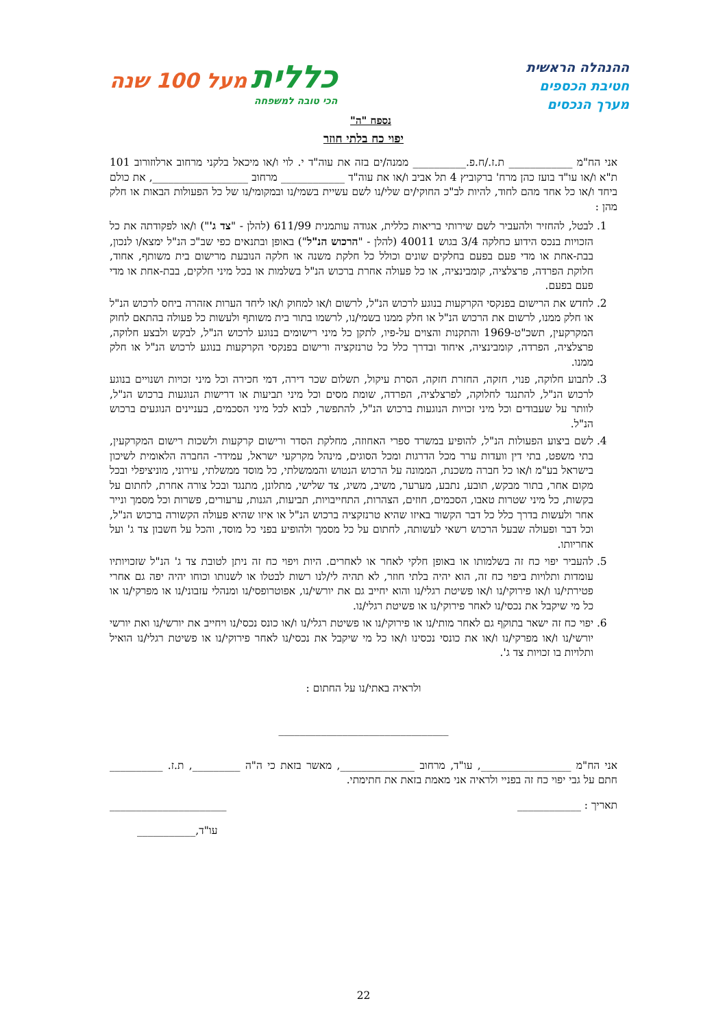ההנהלה הראשית
חטיבת הכספים
מערך הנכסים
כללית מעל 100 שנה
הכי טובה למשפחה
נספח "ה"
יפוי כח בלתי חוזר
אני הח"מ ____________ ת.ז./ח.פ.__________ ממנה/ים בזה את עוה"ד י. לוי ו/או מיכאל בלקני מרחוב ארלוזורוב 101 ת"א ו/או עו"ד בועז כהן מרח' ברקוביץ 4 תל אביב ו/או את עוה"ד ____________ מרחוב __________________, את כולם ביחד ו/או כל אחד מהם לחוד, להיות לב"כ החוקי/ים שלי/נו לשם עשיית בשמי/נו ובמקומי/נו של כל הפעולות הבאות או חלק מהן :
1. לבטל, להחזיר ולהעביר לשם שירותי בריאות כללית, אגודה עותמנית 611/99 (להלן - "צד ג'") ו/או לפקודתה את כל הזכויות בנכס הידוע כחלקה 3/4 בגוש 40011 (להלן - "הרכוש הנ"ל") באופן ובתנאים כפי שב"כ הנ"ל ימצא/ו לנכון, בבת-אחת או מדי פעם בפעם בחלקים שונים וכולל כל חלקת משנה או חלקה הנובעת מרישום בית משותף, אחוד, חלוקת הפרדה, פרצלציה, קומבינציה, או כל פעולה אחרת ברכוש הנ"ל בשלמות או בכל מיני חלקים, בבת-אחת או מדי פעם בפעם.
2. לחדש את הרישום בפנקסי הקרקעות בנוגע לרכוש הנ"ל, לרשום ו/או למחוק ו/או ליחד הערות אזהרה ביחס לרכוש הנ"ל או חלק ממנו, לרשום את הרכוש הנ"ל או חלק ממנו בשמי/נו, לרשמו בתור בית משותף ולעשות כל פעולה בהתאם לחוק המקרקעין, תשכ"ט-1969 והתקנות והצוים על-פיו, לתקן כל מיני רישומים בנוגע לרכוש הנ"ל, לבקש ולבצע חלוקה, פרצלציה, הפרדה, קומבינציה, איחוד ובדרך כלל כל טרנזקציה ורישום בפנקסי הקרקעות בנוגע לרכוש הנ"ל או חלק ממנו.
3. לתבוע חלוקה, פנוי, חזקה, החזרת חזקה, הסרת עיקול, תשלום שכר דירה, דמי חכירה וכל מיני זכויות ושנויים בנוגע לרכוש הנ"ל, להתנגד לחלוקה, לפרצלציה, הפרדה, שומת מסים וכל מיני תביעות או דרישות הנוגעות ברכוש הנ"ל, לוותר על שעבודים וכל מיני זכויות הנוגעות ברכוש הנ"ל, להתפשר, לבוא לכל מיני הסכמים, בעניינים הנוגעים ברכוש הנ"ל.
4. לשם ביצוע הפעולות הנ"ל, להופיע במשרד ספרי האחוזה, מחלקת הסדר ורישום קרקעות ולשכות רישום המקרקעין, בתי משפט, בתי דין וועדות ערר מכל הדרגות ומכל הסוגים, מינהל מקרקעי ישראל, עמידר- החברה הלאומית לשיכון בישראל בע"מ ו/או כל חברה משכנת, הממונה על הרכוש הנטוש והממשלתי, כל מוסד ממשלתי, עירוני, מוניציפלי ובכל מקום אחר, בתור מבקש, תובע, נתבע, מערער, משיב, משיג, צד שלישי, מתלונן, מתנגד ובכל צורה אחרת, לחתום על בקשות, כל מיני שטרות טאבו, הסכמים, חוזים, הצהרות, התחייבויות, תביעות, הגנות, ערעורים, פשרות וכל מסמך ונייר אחר ולעשות בדרך כלל כל דבר הקשור באיזו שהיא טרנזקציה ברכוש הנ"ל או איזו שהיא פעולה הקשורה ברכוש הנ"ל, וכל דבר ופעולה שבעל הרכוש רשאי לעשותה, לחתום על כל מסמך ולהופיע בפני כל מוסד, והכל על חשבון צד ג' ועל אחריותו.
5. להעביר יפוי כח זה בשלמותו או באופן חלקי לאחר או לאחרים. היות ויפוי כח זה ניתן לטובת צד ג' הנ"ל שזכויותיו עומדות ותלויות ביפוי כח זה, הוא יהיה בלתי חוזר, לא תהיה לי/לנו רשות לבטלו או לשנותו וכוחו יהיה יפה גם אחרי פטירתי/נו ו/או פירוקי/נו ו/או פשיטת רגלי/נו והוא יחייב גם את יורשי/נו, אפוטרופסי/נו ומנהלי עזבוני/נו או מפרקי/נו או כל מי שיקבל את נכסי/נו לאחר פירוקי/נו או פשיטת רגלי/נו.
6. יפוי כח זה ישאר בתוקף גם לאחר מותי/נו או פירוקי/נו או פשיטת רגלי/נו ו/או כונס נכסי/נו ויחייב את יורשי/נו ואת יורשי יורשי/נו ו/או מפרקי/נו ו/או את כונסי נכסינו ו/או כל מי שיקבל את נכסי/נו לאחר פירוקי/נו או פשיטת רגלי/נו הואיל ותלויות בו זכויות צד ג'.
ולראיה באתי/נו על החתום :
________________________________
אני הח"מ _________________, עו"ד, מרחוב ______________, מאשר בזאת כי ה"ה _________, ת.ז. __________ חתם על גבי יפוי כח זה בפניי ולראיה אני מאמת בזאת את חתימתי.
תאריך : ____________ ______________________
עו"ד,___________
22